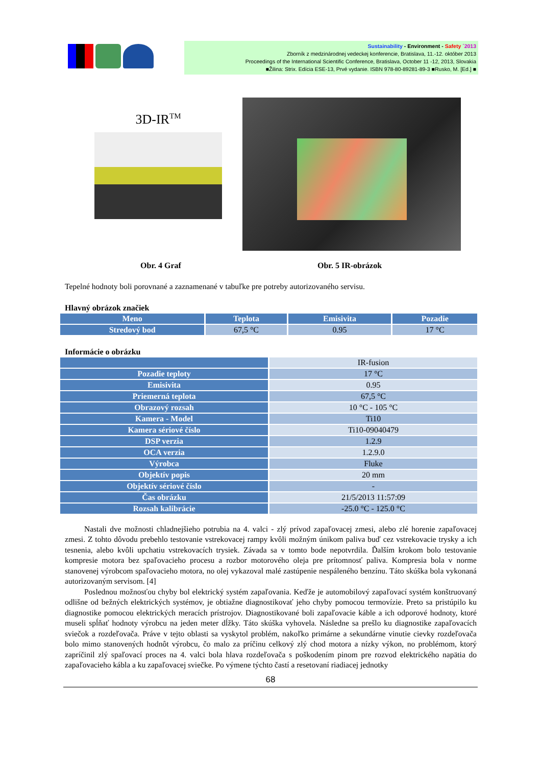Sustainability - Environment - Safety ´2013
Zborník z medzinárodnej vedeckej konferencie, Bratislava, 11.-12. október 2013
Proceedings of the International Scientific Conference, Bratislava, October 11 -12, 2013, Slovakia
■Žilina: Strix. Edícia ESE-13, Prvé vydanie. ISBN 978-80-89281-89-3 ■Rusko, M. [Ed.] ■
3D-IR<sup>TM</sup>
Obr. 4 Graf Obr. 5 IR-obrázok
Tepelné hodnoty boli porovnané a zaznamenané v tabuľke pre potreby autorizovaného servisu.
Hlavný obrázok značiek
| Meno | Teplota | Emisivita | Pozadie |
| --- | --- | --- | --- |
| Stredový bod | 67,5 °C | 0.95 | 17 °C |
Informácie o obrázku
| | IR-fusion |
| Pozadie teploty | 17 °C |
| Emisivita | 0.95 |
| Priemerná teplota | 67,5 °C |
| Obrazový rozsah | 10 °C - 105 °C |
| Kamera - Model | Ti10 |
| Kamera sériové číslo | Ti10-09040479 |
| DSP verzia | 1.2.9 |
| OCA verzia | 1.2.9.0 |
| Výrobca | Fluke |
| Objektív popis | 20 mm |
| Objektív sériové číslo | - |
| Čas obrázku | 21/5/2013 11:57:09 |
| Rozsah kalibrácie | -25.0 °C - 125.0 °C |
Nastali dve možnosti chladnejšieho potrubia na 4. valci - zlý prívod zapaľovacej zmesi, alebo zlé horenie zapaľovacej zmesi. Z tohto dôvodu prebehlo testovanie vstrekovacej rampy kvôli možným únikom paliva buď cez vstrekovacie trysky a ich tesnenia, alebo kvôli upchatiu vstrekovacích trysiek. Závada sa v tomto bode nepotvrdila. Ďalším krokom bolo testovanie kompresie motora bez spaľovacieho procesu a rozbor motorového oleja pre prítomnosť paliva. Kompresia bola v norme stanovenej výrobcom spaľovacieho motora, no olej vykazoval malé zastúpenie nespáleného benzínu. Táto skúška bola vykonaná autorizovaným servisom. [4]
Poslednou možnosťou chyby bol elektrický systém zapaľovania. Keďže je automobilový zapaľovací systém konštruovaný odlišne od bežných elektrických systémov, je obtiažne diagnostikovať jeho chyby pomocou termovízie. Preto sa pristúpilo ku diagnostike pomocou elektrických meracích prístrojov. Diagnostikované boli zapaľovacie káble a ich odporové hodnoty, ktoré museli spĺňať hodnoty výrobcu na jeden meter dĺžky. Táto skúška vyhovela. Následne sa prešlo ku diagnostike zapaľovacích sviečok a rozdeľovača. Práve v tejto oblasti sa vyskytol problém, nakoľko primárne a sekundárne vinutie cievky rozdeľovača bolo mimo stanovených hodnôt výrobcu, čo malo za príčinu celkový zlý chod motora a nízky výkon, no problémom, ktorý zapríčinil zlý spaľovací proces na 4. valci bola hlava rozdeľovača s poškodením pinom pre rozvod elektrického napätia do zapaľovacieho kábla a ku zapaľovacej sviečke. Po výmene týchto častí a resetovaní riadiacej jednotky
68